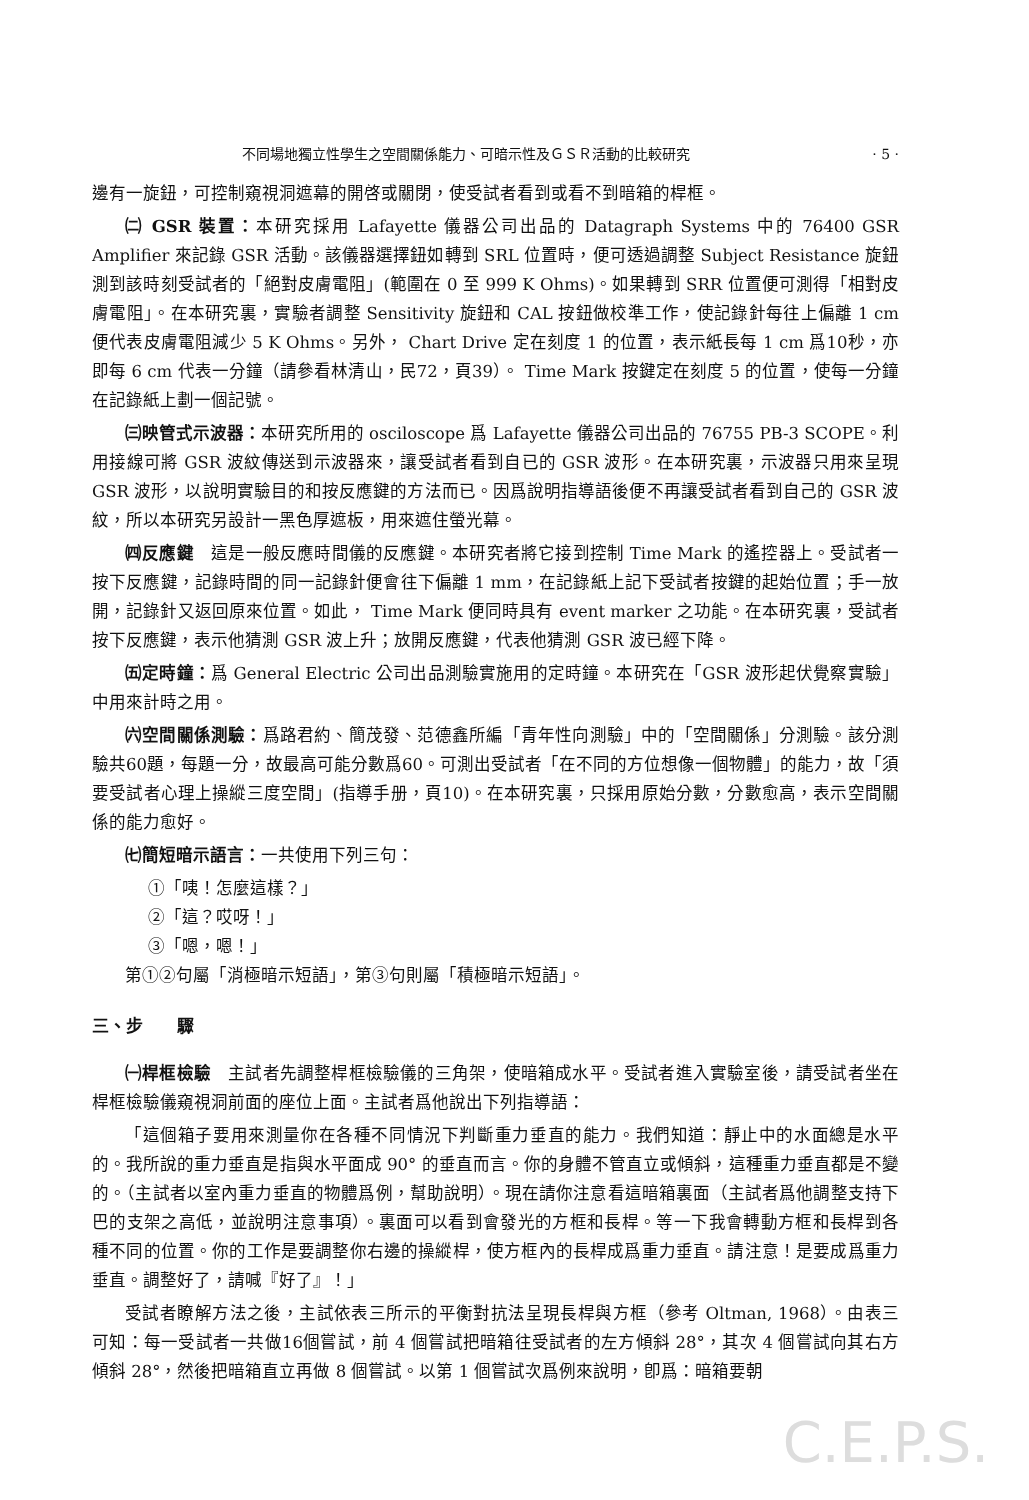不同場地獨立性學生之空間關係能力、可暗示性及ＧＳＲ活動的比較研究 · 5 ·
邊有一旋鈕，可控制窺視洞遮幕的開啓或關閉，使受試者看到或看不到暗箱的桿框。
㈡ GSR 裝置：本研究採用 Lafayette 儀器公司出品的 Datagraph Systems 中的 76400 GSR Amplifier 來記錄 GSR 活動。該儀器選擇鈕如轉到 SRL 位置時，便可透過調整 Subject Resistance 旋鈕測到該時刻受試者的「絕對皮膚電阻」(範圍在 0 至 999 K Ohms)。如果轉到 SRR 位置便可測得「相對皮膚電阻」。在本研究裏，實驗者調整 Sensitivity 旋鈕和 CAL 按鈕做校準工作，使記錄針每往上偏離 1 cm 便代表皮膚電阻減少 5 K Ohms。另外， Chart Drive 定在刻度 1 的位置，表示紙長每 1 cm 爲10秒，亦即每 6 cm 代表一分鐘（請參看林清山，民72，頁39）。 Time Mark 按鍵定在刻度 5 的位置，使每一分鐘在記錄紙上劃一個記號。
㈢映管式示波器：本研究所用的 osciloscope 爲 Lafayette 儀器公司出品的 76755 PB-3 SCOPE。利用接線可將 GSR 波紋傳送到示波器來，讓受試者看到自已的 GSR 波形。在本研究裏，示波器只用來呈現 GSR 波形，以說明實驗目的和按反應鍵的方法而已。因爲說明指導語後便不再讓受試者看到自己的 GSR 波紋，所以本研究另設計一黑色厚遮板，用來遮住螢光幕。
㈣反應鍵　這是一般反應時間儀的反應鍵。本研究者將它接到控制 Time Mark 的遙控器上。受試者一按下反應鍵，記錄時間的同一記錄針便會往下偏離 1 mm，在記錄紙上記下受試者按鍵的起始位置；手一放開，記錄針又返回原來位置。如此， Time Mark 便同時具有 event marker 之功能。在本研究裏，受試者按下反應鍵，表示他猜測 GSR 波上升；放開反應鍵，代表他猜測 GSR 波已經下降。
㈤定時鐘：爲 General Electric 公司出品測驗實施用的定時鐘。本研究在「GSR 波形起伏覺察實驗」中用來計時之用。
㈥空間關係測驗：爲路君約、簡茂發、范德鑫所編「青年性向測驗」中的「空間關係」分測驗。該分測驗共60題，每題一分，故最高可能分數爲60。可測出受試者「在不同的方位想像一個物體」的能力，故「須要受試者心理上操縱三度空間」(指導手册，頁10)。在本研究裏，只採用原始分數，分數愈高，表示空間關係的能力愈好。
㈦簡短暗示語言：一共使用下列三句：
①「咦！怎麼這樣？」
②「這？哎呀！」
③「嗯，嗯！」
第①②句屬「消極暗示短語」，第③句則屬「積極暗示短語」。
三、步　　驟
㈠桿框檢驗　主試者先調整桿框檢驗儀的三角架，使暗箱成水平。受試者進入實驗室後，請受試者坐在桿框檢驗儀窺視洞前面的座位上面。主試者爲他說出下列指導語：
「這個箱子要用來測量你在各種不同情況下判斷重力垂直的能力。我們知道：靜止中的水面總是水平的。我所說的重力垂直是指與水平面成 90° 的垂直而言。你的身體不管直立或傾斜，這種重力垂直都是不變的。（主試者以室內重力垂直的物體爲例，幫助說明）。現在請你注意看這暗箱裏面（主試者爲他調整支持下巴的支架之高低，並說明注意事項）。裏面可以看到會發光的方框和長桿。等一下我會轉動方框和長桿到各種不同的位置。你的工作是要調整你右邊的操縱桿，使方框內的長桿成爲重力垂直。請注意！是要成爲重力垂直。調整好了，請喊『好了』！」
受試者瞭解方法之後，主試依表三所示的平衡對抗法呈現長桿與方框（參考 Oltman, 1968）。由表三可知：每一受試者一共做16個嘗試，前 4 個嘗試把暗箱往受試者的左方傾斜 28°，其次 4 個嘗試向其右方傾斜 28°，然後把暗箱直立再做 8 個嘗試。以第 1 個嘗試次爲例來說明，卽爲：暗箱要朝
C.E.P.S.